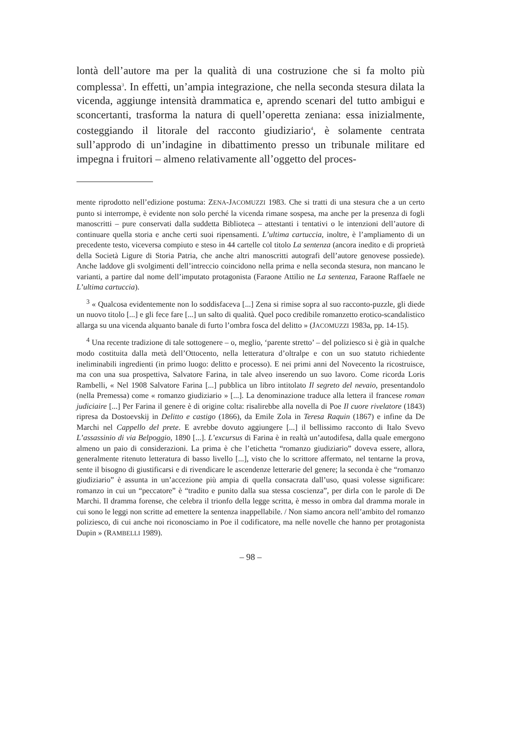lontà dell’autore ma per la qualità di una costruzione che si fa molto più complessa<sup>3</sup>. In effetti, un’ampia integrazione, che nella seconda stesura dilata la vicenda, aggiunge intensità drammatica e, aprendo scenari del tutto ambigui e sconcertanti, trasforma la natura di quell’operetta zeniana: essa inizialmente, costeggiando il litorale del racconto giudiziario<sup>4</sup>, è solamente centrata sull’approdo di un’indagine in dibattimento presso un tribunale militare ed impegna i fruitori – almeno relativamente all’oggetto del proces-
mente riprodotto nell’edizione postuma: ZENA-JACOMUZZI 1983. Che si tratti di una stesura che a un certo punto si interrompe, è evidente non solo perché la vicenda rimane sospesa, ma anche per la presenza di fogli manoscritti – pure conservati dalla suddetta Biblioteca – attestanti i tentativi o le intenzioni dell’autore di continuare quella storia e anche certi suoi ripensamenti. L’ultima cartuccia, inoltre, è l’ampliamento di un precedente testo, viceversa compiuto e steso in 44 cartelle col titolo La sentenza (ancora inedito e di proprietà della Società Ligure di Storia Patria, che anche altri manoscritti autografi dell’autore genovese possiede). Anche laddove gli svolgimenti dell’intreccio coincidono nella prima e nella seconda stesura, non mancano le varianti, a partire dal nome dell’imputato protagonista (Faraone Attilio ne La sentenza, Faraone Raffaele ne L’ultima cartuccia).
<sup>3</sup> « Qualcosa evidentemente non lo soddisfaceva [...] Zena si rimise sopra al suo racconto-puzzle, gli diede un nuovo titolo [...] e gli fece fare [...] un salto di qualità. Quel poco credibile romanzetto erotico-scandalistico allarga su una vicenda alquanto banale di furto l’ombra fosca del delitto » (JACOMUZZI 1983a, pp. 14-15).
<sup>4</sup> Una recente tradizione di tale sottogenere – o, meglio, ‘parente stretto’ – del poliziesco si è già in qualche modo costituita dalla metà dell’Ottocento, nella letteratura d’oltralpe e con un suo statuto richiedente ineliminabili ingredienti (in primo luogo: delitto e processo). E nei primi anni del Novecento la ricostruisce, ma con una sua prospettiva, Salvatore Farina, in tale alveo inserendo un suo lavoro. Come ricorda Loris Rambelli, « Nel 1908 Salvatore Farina [...] pubblica un libro intitolato Il segreto del nevaio, presentandolo (nella Premessa) come « romanzo giudiziario » [...]. La denominazione traduce alla lettera il francese roman judiciaire [...] Per Farina il genere è di origine colta: risalirebbe alla novella di Poe Il cuore rivelatore (1843) ripresa da Dostoevskij in Delitto e castigo (1866), da Emile Zola in Teresa Raquin (1867) e infine da De Marchi nel Cappello del prete. E avrebbe dovuto aggiungere [...] il bellissimo racconto di Italo Svevo L’assassinio di via Belpoggio, 1890 [...]. L’excursus di Farina è in realtà un’autodifesa, dalla quale emergono almeno un paio di considerazioni. La prima è che l’etichetta “romanzo giudiziario” doveva essere, allora, generalmente ritenuto letteratura di basso livello [...], visto che lo scrittore affermato, nel tentarne la prova, sente il bisogno di giustificarsi e di rivendicare le ascendenze letterarie del genere; la seconda è che “romanzo giudiziario” è assunta in un’accezione più ampia di quella consacrata dall’uso, quasi volesse significare: romanzo in cui un “peccatore” è “tradito e punito dalla sua stessa coscienza”, per dirla con le parole di De Marchi. Il dramma forense, che celebra il trionfo della legge scritta, è messo in ombra dal dramma morale in cui sono le leggi non scritte ad emettere la sentenza inappellabile. / Non siamo ancora nell’ambito del romanzo poliziesco, di cui anche noi riconosciamo in Poe il codificatore, ma nelle novelle che hanno per protagonista Dupin » (RAMBELLI 1989).
– 98 –